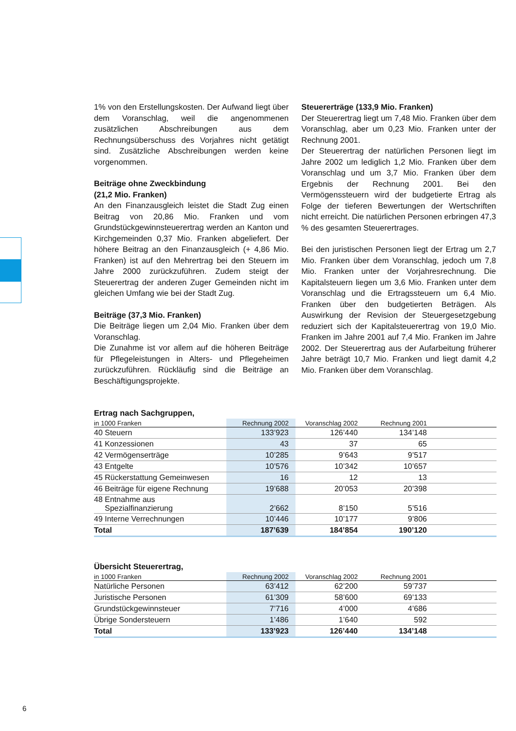1% von den Erstellungskosten. Der Aufwand liegt über dem Voranschlag, weil die angenommenen zusätzlichen Abschreibungen aus dem Rechnungsüberschuss des Vorjahres nicht getätigt sind. Zusätzliche Abschreibungen werden keine vorgenommen.
Beiträge ohne Zweckbindung
(21,2 Mio. Franken)
An den Finanzausgleich leistet die Stadt Zug einen Beitrag von 20,86 Mio. Franken und vom Grundstückgewinnsteuerertrag werden an Kanton und Kirchgemeinden 0,37 Mio. Franken abgeliefert. Der höhere Beitrag an den Finanzausgleich (+ 4,86 Mio. Franken) ist auf den Mehrertrag bei den Steuern im Jahre 2000 zurückzuführen. Zudem steigt der Steuerertrag der anderen Zuger Gemeinden nicht im gleichen Umfang wie bei der Stadt Zug.
Beiträge (37,3 Mio. Franken)
Die Beiträge liegen um 2,04 Mio. Franken über dem Voranschlag.
Die Zunahme ist vor allem auf die höheren Beiträge für Pflegeleistungen in Alters- und Pflegeheimen zurückzuführen. Rückläufig sind die Beiträge an Beschäftigungsprojekte.
Steuererträge (133,9 Mio. Franken)
Der Steuerertrag liegt um 7,48 Mio. Franken über dem Voranschlag, aber um 0,23 Mio. Franken unter der Rechnung 2001.
Der Steuerertrag der natürlichen Personen liegt im Jahre 2002 um lediglich 1,2 Mio. Franken über dem Voranschlag und um 3,7 Mio. Franken über dem Ergebnis der Rechnung 2001. Bei den Vermögenssteuern wird der budgetierte Ertrag als Folge der tieferen Bewertungen der Wertschriften nicht erreicht. Die natürlichen Personen erbringen 47,3 % des gesamten Steuerertrages.
Bei den juristischen Personen liegt der Ertrag um 2,7 Mio. Franken über dem Voranschlag, jedoch um 7,8 Mio. Franken unter der Vorjahresrechnung. Die Kapitalsteuern liegen um 3,6 Mio. Franken unter dem Voranschlag und die Ertragssteuern um 6,4 Mio. Franken über den budgetierten Beträgen. Als Auswirkung der Revision der Steuergesetzgebung reduziert sich der Kapitalsteuerertrag von 19,0 Mio. Franken im Jahre 2001 auf 7,4 Mio. Franken im Jahre 2002. Der Steuerertrag aus der Aufarbeitung früherer Jahre beträgt 10,7 Mio. Franken und liegt damit 4,2 Mio. Franken über dem Voranschlag.
Ertrag nach Sachgruppen,
| in 1000 Franken | Rechnung 2002 | Voranschlag 2002 | Rechnung 2001 | |
| --- | --- | --- | --- | --- |
| 40 Steuern | 133’923 | 126’440 | 134’148 | |
| 41 Konzessionen | 43 | 37 | 65 | |
| 42 Vermögenserträge | 10’285 | 9’643 | 9’517 | |
| 43 Entgelte | 10’576 | 10’342 | 10’657 | |
| 45 Rückerstattung Gemeinwesen | 16 | 12 | 13 | |
| 46 Beiträge für eigene Rechnung | 19’688 | 20’053 | 20’398 | |
| 48 Entnahme aus Spezialfinanzierung | 2’662 | 8’150 | 5’516 | |
| 49 Interne Verrechnungen | 10’446 | 10’177 | 9’806 | |
| Total | 187’639 | 184’854 | 190’120 | |
Übersicht Steuerertrag,
| in 1000 Franken | Rechnung 2002 | Voranschlag 2002 | Rechnung 2001 | |
| --- | --- | --- | --- | --- |
| Natürliche Personen | 63’412 | 62’200 | 59’737 | |
| Juristische Personen | 61’309 | 58’600 | 69’133 | |
| Grundstückgewinnsteuer | 7’716 | 4’000 | 4’686 | |
| Übrige Sondersteuern | 1’486 | 1’640 | 592 | |
| Total | 133’923 | 126’440 | 134’148 | |
6